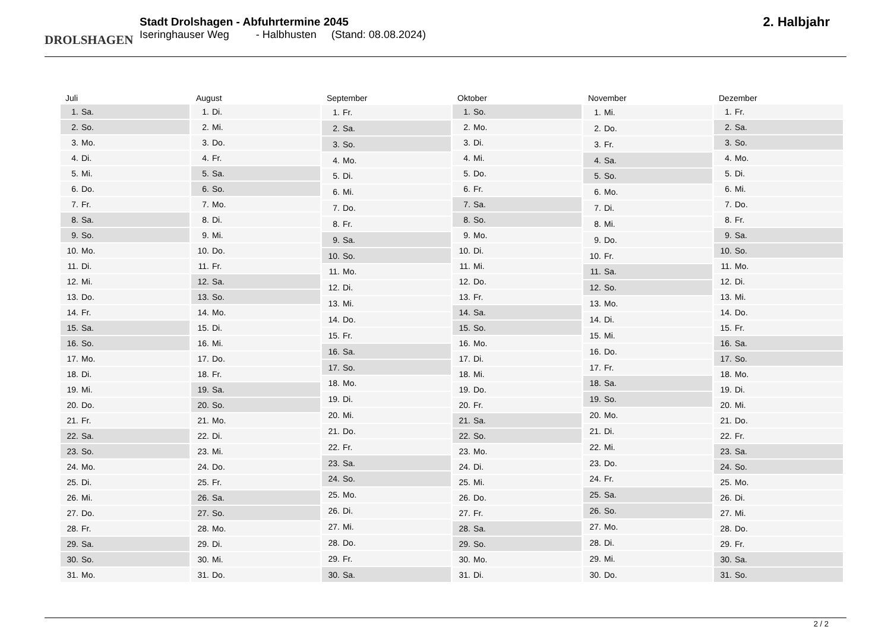DROLSHAGEN
Stadt Drolshagen - Abfuhrtermine 2045
Iseringhauser Weg - Halbhusten (Stand: 08.08.2024)
2. Halbjahr
| Juli | |
| --- | --- |
| 1. | Sa. |
| 2. | So. |
| 3. | Mo. |
| 4. | Di. |
| 5. | Mi. |
| 6. | Do. |
| 7. | Fr. |
| 8. | Sa. |
| 9. | So. |
| 10. | Mo. |
| 11. | Di. |
| 12. | Mi. |
| 13. | Do. |
| 14. | Fr. |
| 15. | Sa. |
| 16. | So. |
| 17. | Mo. |
| 18. | Di. |
| 19. | Mi. |
| 20. | Do. |
| 21. | Fr. |
| 22. | Sa. |
| 23. | So. |
| 24. | Mo. |
| 25. | Di. |
| 26. | Mi. |
| 27. | Do. |
| 28. | Fr. |
| 29. | Sa. |
| 30. | So. |
| 31. | Mo. |
| August | |
| --- | --- |
| 1. | Di. |
| 2. | Mi. |
| 3. | Do. |
| 4. | Fr. |
| 5. | Sa. |
| 6. | So. |
| 7. | Mo. |
| 8. | Di. |
| 9. | Mi. |
| 10. | Do. |
| 11. | Fr. |
| 12. | Sa. |
| 13. | So. |
| 14. | Mo. |
| 15. | Di. |
| 16. | Mi. |
| 17. | Do. |
| 18. | Fr. |
| 19. | Sa. |
| 20. | So. |
| 21. | Mo. |
| 22. | Di. |
| 23. | Mi. |
| 24. | Do. |
| 25. | Fr. |
| 26. | Sa. |
| 27. | So. |
| 28. | Mo. |
| 29. | Di. |
| 30. | Mi. |
| 31. | Do. |
| September | |
| --- | --- |
| 1. | Fr. |
| 2. | Sa. |
| 3. | So. |
| 4. | Mo. |
| 5. | Di. |
| 6. | Mi. |
| 7. | Do. |
| 8. | Fr. |
| 9. | Sa. |
| 10. | So. |
| 11. | Mo. |
| 12. | Di. |
| 13. | Mi. |
| 14. | Do. |
| 15. | Fr. |
| 16. | Sa. |
| 17. | So. |
| 18. | Mo. |
| 19. | Di. |
| 20. | Mi. |
| 21. | Do. |
| 22. | Fr. |
| 23. | Sa. |
| 24. | So. |
| 25. | Mo. |
| 26. | Di. |
| 27. | Mi. |
| 28. | Do. |
| 29. | Fr. |
| 30. | Sa. |
| Oktober | |
| --- | --- |
| 1. | So. |
| 2. | Mo. |
| 3. | Di. |
| 4. | Mi. |
| 5. | Do. |
| 6. | Fr. |
| 7. | Sa. |
| 8. | So. |
| 9. | Mo. |
| 10. | Di. |
| 11. | Mi. |
| 12. | Do. |
| 13. | Fr. |
| 14. | Sa. |
| 15. | So. |
| 16. | Mo. |
| 17. | Di. |
| 18. | Mi. |
| 19. | Do. |
| 20. | Fr. |
| 21. | Sa. |
| 22. | So. |
| 23. | Mo. |
| 24. | Di. |
| 25. | Mi. |
| 26. | Do. |
| 27. | Fr. |
| 28. | Sa. |
| 29. | So. |
| 30. | Mo. |
| 31. | Di. |
| November | |
| --- | --- |
| 1. | Mi. |
| 2. | Do. |
| 3. | Fr. |
| 4. | Sa. |
| 5. | So. |
| 6. | Mo. |
| 7. | Di. |
| 8. | Mi. |
| 9. | Do. |
| 10. | Fr. |
| 11. | Sa. |
| 12. | So. |
| 13. | Mo. |
| 14. | Di. |
| 15. | Mi. |
| 16. | Do. |
| 17. | Fr. |
| 18. | Sa. |
| 19. | So. |
| 20. | Mo. |
| 21. | Di. |
| 22. | Mi. |
| 23. | Do. |
| 24. | Fr. |
| 25. | Sa. |
| 26. | So. |
| 27. | Mo. |
| 28. | Di. |
| 29. | Mi. |
| 30. | Do. |
| Dezember | |
| --- | --- |
| 1. | Fr. |
| 2. | Sa. |
| 3. | So. |
| 4. | Mo. |
| 5. | Di. |
| 6. | Mi. |
| 7. | Do. |
| 8. | Fr. |
| 9. | Sa. |
| 10. | So. |
| 11. | Mo. |
| 12. | Di. |
| 13. | Mi. |
| 14. | Do. |
| 15. | Fr. |
| 16. | Sa. |
| 17. | So. |
| 18. | Mo. |
| 19. | Di. |
| 20. | Mi. |
| 21. | Do. |
| 22. | Fr. |
| 23. | Sa. |
| 24. | So. |
| 25. | Mo. |
| 26. | Di. |
| 27. | Mi. |
| 28. | Do. |
| 29. | Fr. |
| 30. | Sa. |
| 31. | So. |
2 / 2